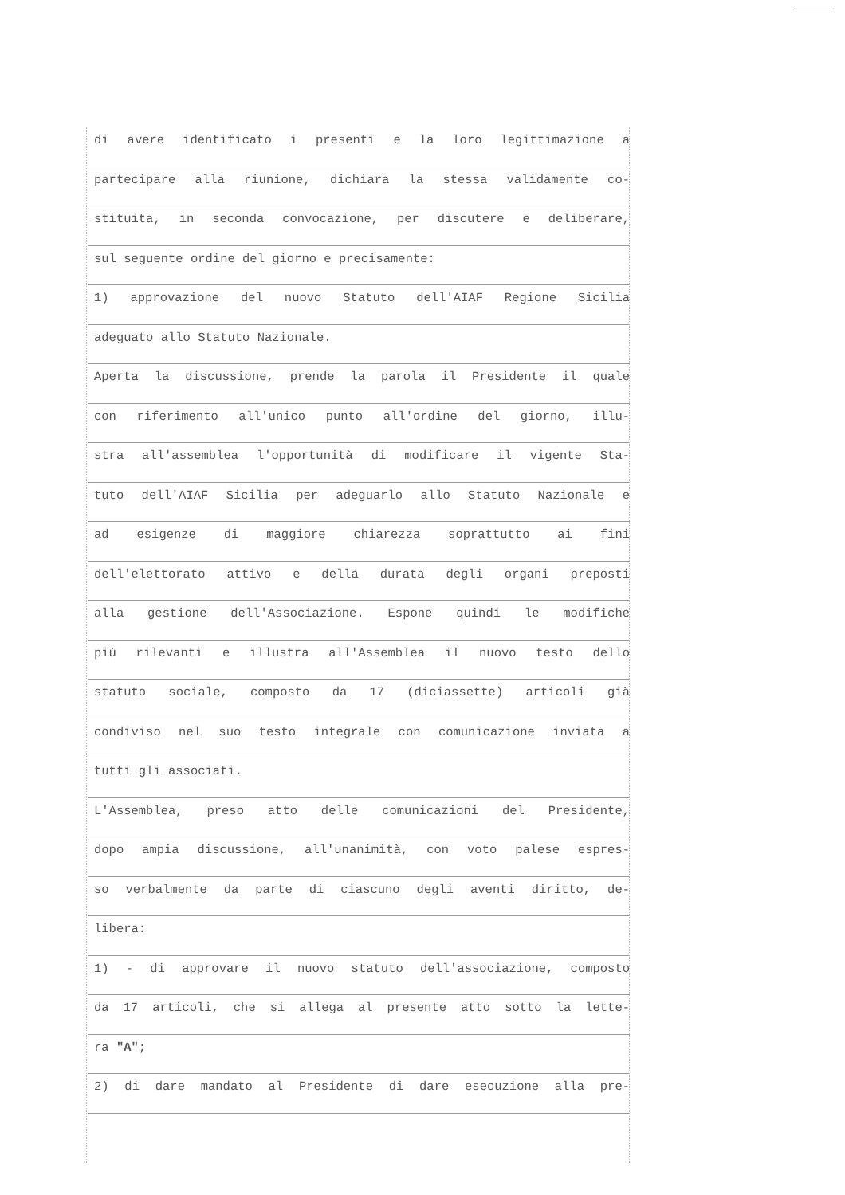di avere identificato i presenti e la loro legittimazione a
partecipare alla riunione, dichiara la stessa validamente co-
stituita, in seconda convocazione, per discutere e deliberare,
sul seguente ordine del giorno e precisamente:
1) approvazione del nuovo Statuto dell'AIAF Regione Sicilia
adeguato allo Statuto Nazionale.
Aperta la discussione, prende la parola il Presidente il quale
con riferimento all'unico punto all'ordine del giorno, illu-
stra all'assemblea l'opportunità di modificare il vigente Sta-
tuto dell'AIAF Sicilia per adeguarlo allo Statuto Nazionale e
ad esigenze di maggiore chiarezza soprattutto ai fini
dell'elettorato attivo e della durata degli organi preposti
alla gestione dell'Associazione. Espone quindi le modifiche
più rilevanti e illustra all'Assemblea il nuovo testo dello
statuto sociale, composto da 17 (diciassette) articoli già
condiviso nel suo testo integrale con comunicazione inviata a
tutti gli associati.
L'Assemblea, preso atto delle comunicazioni del Presidente,
dopo ampia discussione, all'unanimità, con voto palese espres-
so verbalmente da parte di ciascuno degli aventi diritto, de-
libera:
1) - di approvare il nuovo statuto dell'associazione, composto
da 17 articoli, che si allega al presente atto sotto la lette-
ra "A";
2) di dare mandato al Presidente di dare esecuzione alla pre-